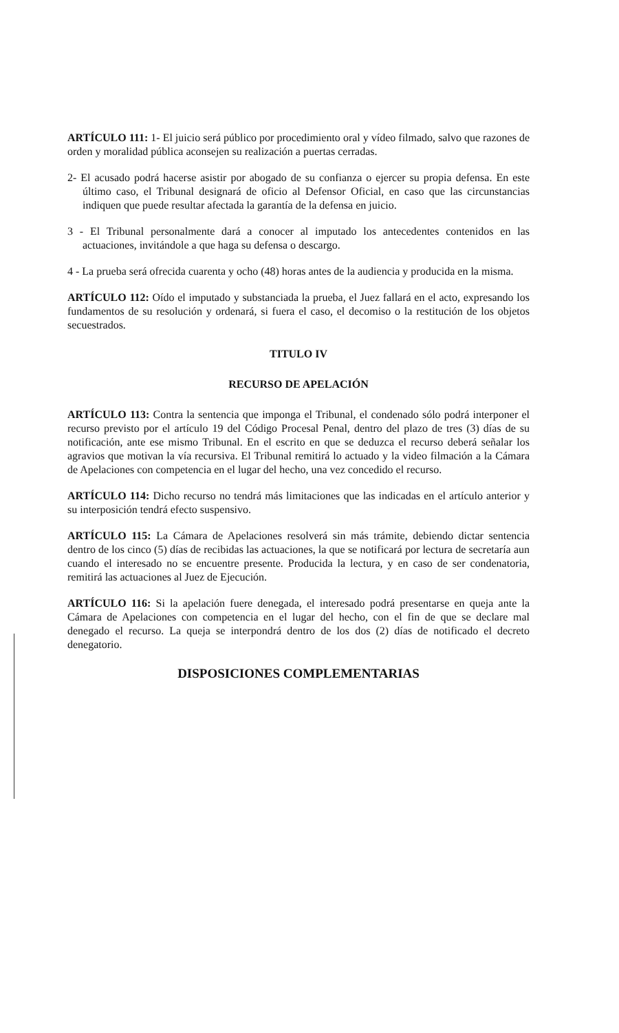ARTÍCULO 111: 1- El juicio será público por procedimiento oral y vídeo filmado, salvo que razones de orden y moralidad pública aconsejen su realización a puertas cerradas.
2- El acusado podrá hacerse asistir por abogado de su confianza o ejercer su propia defensa. En este último caso, el Tribunal designará de oficio al Defensor Oficial, en caso que las circunstancias indiquen que puede resultar afectada la garantía de la defensa en juicio.
3 - El Tribunal personalmente dará a conocer al imputado los antecedentes contenidos en las actuaciones, invitándole a que haga su defensa o descargo.
4 - La prueba será ofrecida cuarenta y ocho (48) horas antes de la audiencia y producida en la misma.
ARTÍCULO 112: Oído el imputado y substanciada la prueba, el Juez fallará en el acto, expresando los fundamentos de su resolución y ordenará, si fuera el caso, el decomiso o la restitución de los objetos secuestrados.
TITULO IV
RECURSO DE APELACIÓN
ARTÍCULO 113: Contra la sentencia que imponga el Tribunal, el condenado sólo podrá interponer el recurso previsto por el artículo 19 del Código Procesal Penal, dentro del plazo de tres (3) días de su notificación, ante ese mismo Tribunal. En el escrito en que se deduzca el recurso deberá señalar los agravios que motivan la vía recursiva. El Tribunal remitirá lo actuado y la video filmación a la Cámara de Apelaciones con competencia en el lugar del hecho, una vez concedido el recurso.
ARTÍCULO 114: Dicho recurso no tendrá más limitaciones que las indicadas en el artículo anterior y su interposición tendrá efecto suspensivo.
ARTÍCULO 115: La Cámara de Apelaciones resolverá sin más trámite, debiendo dictar sentencia dentro de los cinco (5) días de recibidas las actuaciones, la que se notificará por lectura de secretaría aun cuando el interesado no se encuentre presente. Producida la lectura, y en caso de ser condenatoria, remitirá las actuaciones al Juez de Ejecución.
ARTÍCULO 116: Si la apelación fuere denegada, el interesado podrá presentarse en queja ante la Cámara de Apelaciones con competencia en el lugar del hecho, con el fin de que se declare mal denegado el recurso. La queja se interpondrá dentro de los dos (2) días de notificado el decreto denegatorio.
DISPOSICIONES COMPLEMENTARIAS